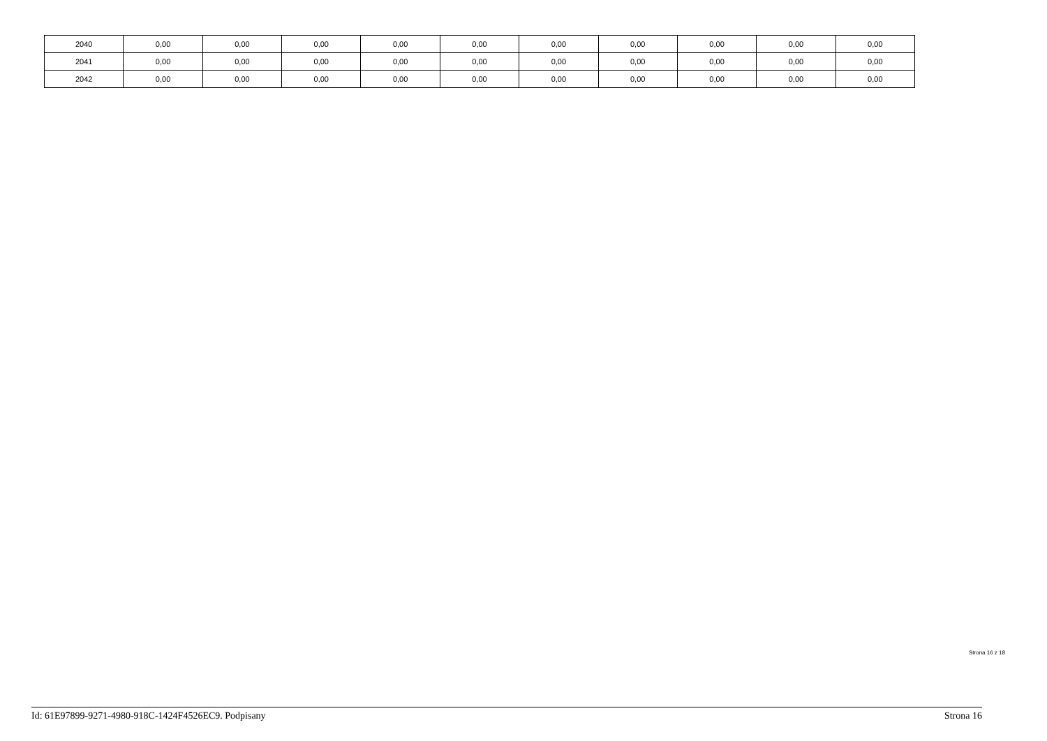| 2040 | 0,00 | 0,00 | 0,00 | 0,00 | 0,00 | 0,00 | 0,00 | 0,00 | 0,00 | 0,00 |
| 2041 | 0,00 | 0,00 | 0,00 | 0,00 | 0,00 | 0,00 | 0,00 | 0,00 | 0,00 | 0,00 |
| 2042 | 0,00 | 0,00 | 0,00 | 0,00 | 0,00 | 0,00 | 0,00 | 0,00 | 0,00 | 0,00 |
Strona 16 z 18
Id: 61E97899-9271-4980-918C-1424F4526EC9. Podpisany Strona 16